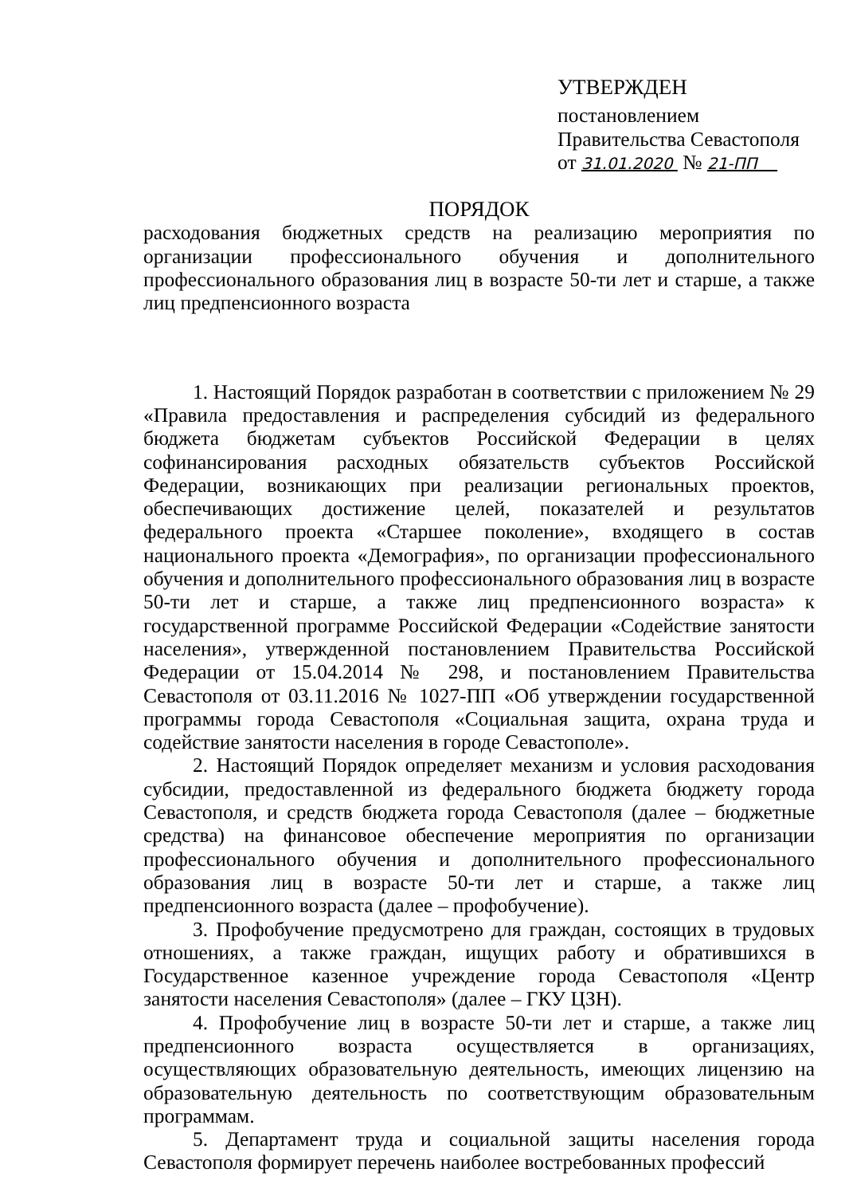УТВЕРЖДЕН
постановлением
Правительства Севастополя
от 31.01.2020 № 21-ПП
ПОРЯДОК
расходования бюджетных средств на реализацию мероприятия по организации профессионального обучения и дополнительного профессионального образования лиц в возрасте 50-ти лет и старше, а также лиц предпенсионного возраста
1. Настоящий Порядок разработан в соответствии с приложением № 29 «Правила предоставления и распределения субсидий из федерального бюджета бюджетам субъектов Российской Федерации в целях софинансирования расходных обязательств субъектов Российской Федерации, возникающих при реализации региональных проектов, обеспечивающих достижение целей, показателей и результатов федерального проекта «Старшее поколение», входящего в состав национального проекта «Демография», по организации профессионального обучения и дополнительного профессионального образования лиц в возрасте 50-ти лет и старше, а также лиц предпенсионного возраста» к государственной программе Российской Федерации «Содействие занятости населения», утвержденной постановлением Правительства Российской Федерации от 15.04.2014 № 298, и постановлением Правительства Севастополя от 03.11.2016 № 1027-ПП «Об утверждении государственной программы города Севастополя «Социальная защита, охрана труда и содействие занятости населения в городе Севастополе».
2. Настоящий Порядок определяет механизм и условия расходования субсидии, предоставленной из федерального бюджета бюджету города Севастополя, и средств бюджета города Севастополя (далее – бюджетные средства) на финансовое обеспечение мероприятия по организации профессионального обучения и дополнительного профессионального образования лиц в возрасте 50-ти лет и старше, а также лиц предпенсионного возраста (далее – профобучение).
3. Профобучение предусмотрено для граждан, состоящих в трудовых отношениях, а также граждан, ищущих работу и обратившихся в Государственное казенное учреждение города Севастополя «Центр занятости населения Севастополя» (далее – ГКУ ЦЗН).
4. Профобучение лиц в возрасте 50-ти лет и старше, а также лиц предпенсионного возраста осуществляется в организациях, осуществляющих образовательную деятельность, имеющих лицензию на образовательную деятельность по соответствующим образовательным программам.
5. Департамент труда и социальной защиты населения города Севастополя формирует перечень наиболее востребованных профессий